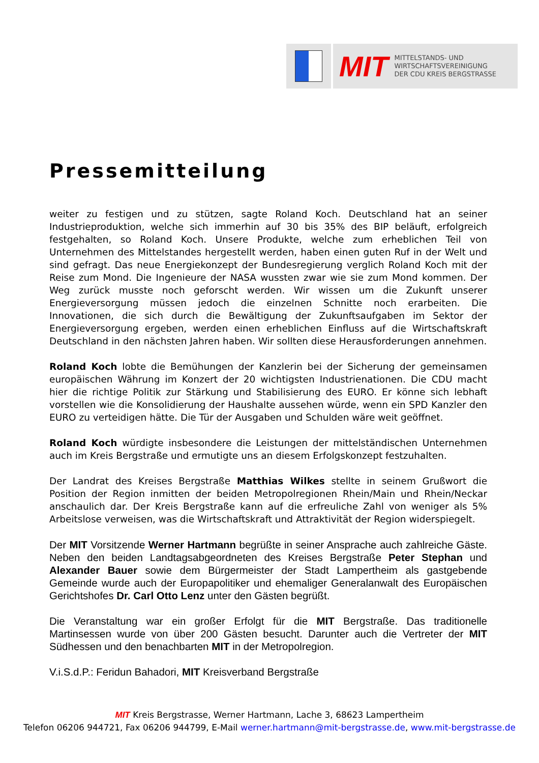MIT
MITTELSTANDS- UND
WIRTSCHAFTSVEREINIGUNG
DER CDU KREIS BERGSTRASSE
Pressemitteilung
weiter zu festigen und zu stützen, sagte Roland Koch. Deutschland hat an seiner Industrieproduktion, welche sich immerhin auf 30 bis 35% des BIP beläuft, erfolgreich festgehalten, so Roland Koch. Unsere Produkte, welche zum erheblichen Teil von Unternehmen des Mittelstandes hergestellt werden, haben einen guten Ruf in der Welt und sind gefragt. Das neue Energiekonzept der Bundesregierung verglich Roland Koch mit der Reise zum Mond. Die Ingenieure der NASA wussten zwar wie sie zum Mond kommen. Der Weg zurück musste noch geforscht werden. Wir wissen um die Zukunft unserer Energieversorgung müssen jedoch die einzelnen Schnitte noch erarbeiten. Die Innovationen, die sich durch die Bewältigung der Zukunftsaufgaben im Sektor der Energieversorgung ergeben, werden einen erheblichen Einfluss auf die Wirtschaftskraft Deutschland in den nächsten Jahren haben. Wir sollten diese Herausforderungen annehmen.
Roland Koch lobte die Bemühungen der Kanzlerin bei der Sicherung der gemeinsamen europäischen Währung im Konzert der 20 wichtigsten Industrienationen. Die CDU macht hier die richtige Politik zur Stärkung und Stabilisierung des EURO. Er könne sich lebhaft vorstellen wie die Konsolidierung der Haushalte aussehen würde, wenn ein SPD Kanzler den EURO zu verteidigen hätte. Die Tür der Ausgaben und Schulden wäre weit geöffnet.
Roland Koch würdigte insbesondere die Leistungen der mittelständischen Unternehmen auch im Kreis Bergstraße und ermutigte uns an diesem Erfolgskonzept festzuhalten.
Der Landrat des Kreises Bergstraße Matthias Wilkes stellte in seinem Grußwort die Position der Region inmitten der beiden Metropolregionen Rhein/Main und Rhein/Neckar anschaulich dar. Der Kreis Bergstraße kann auf die erfreuliche Zahl von weniger als 5% Arbeitslose verweisen, was die Wirtschaftskraft und Attraktivität der Region widerspiegelt.
Der MIT Vorsitzende Werner Hartmann begrüßte in seiner Ansprache auch zahlreiche Gäste. Neben den beiden Landtagsabgeordneten des Kreises Bergstraße Peter Stephan und Alexander Bauer sowie dem Bürgermeister der Stadt Lampertheim als gastgebende Gemeinde wurde auch der Europapolitiker und ehemaliger Generalanwalt des Europäischen Gerichtshofes Dr. Carl Otto Lenz unter den Gästen begrüßt.
Die Veranstaltung war ein großer Erfolgt für die MIT Bergstraße. Das traditionelle Martinsessen wurde von über 200 Gästen besucht. Darunter auch die Vertreter der MIT Südhessen und den benachbarten MIT in der Metropolregion.
V.i.S.d.P.: Feridun Bahadori, MIT Kreisverband Bergstraße
MIT Kreis Bergstrasse, Werner Hartmann, Lache 3, 68623 Lampertheim
Telefon 06206 944721, Fax 06206 944799, E-Mail werner.hartmann@mit-bergstrasse.de, www.mit-bergstrasse.de